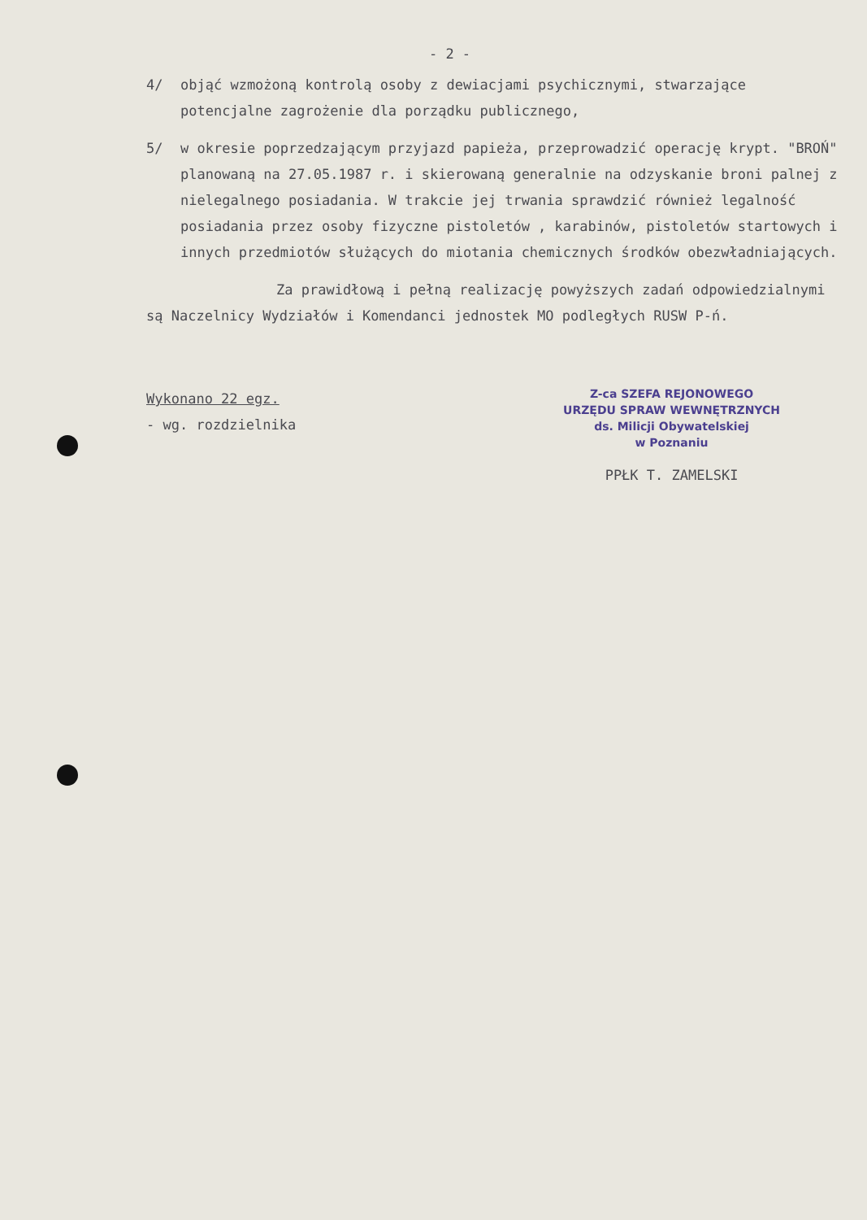- 2 -
4/ objąć wzmożoną kontrolą osoby z dewiacjami psychicznymi, stwarzające potencjalne zagrożenie dla porządku publicznego,
5/ w okresie poprzedzającym przyjazd papieża, przeprowadzić operację krypt. "BROŃ" planowaną na 27.05.1987 r. i skierowaną generalnie na odzyskanie broni palnej z nielegalnego posiadania. W trakcie jej trwania sprawdzić również legalność posiadania przez osoby fizyczne pistoletów , karabinów, pistoletów startowych i innych przedmiotów służących do miotania chemicznych środków obezwładniających.
Za prawidłową i pełną realizację powyższych zadań odpowiedzialnymi są Naczelnicy Wydziałów i Komendanci jednostek MO podległych RUSW P-ń.
Wykonano 22 egz.
- wg. rozdzielnika
Z-ca SZEFA REJONOWEGO
URZĘDU SPRAW WEWNĘTRZNYCH
ds. Milicji Obywatelskiej
w Poznaniu
PPŁK T. ZAMELSKI